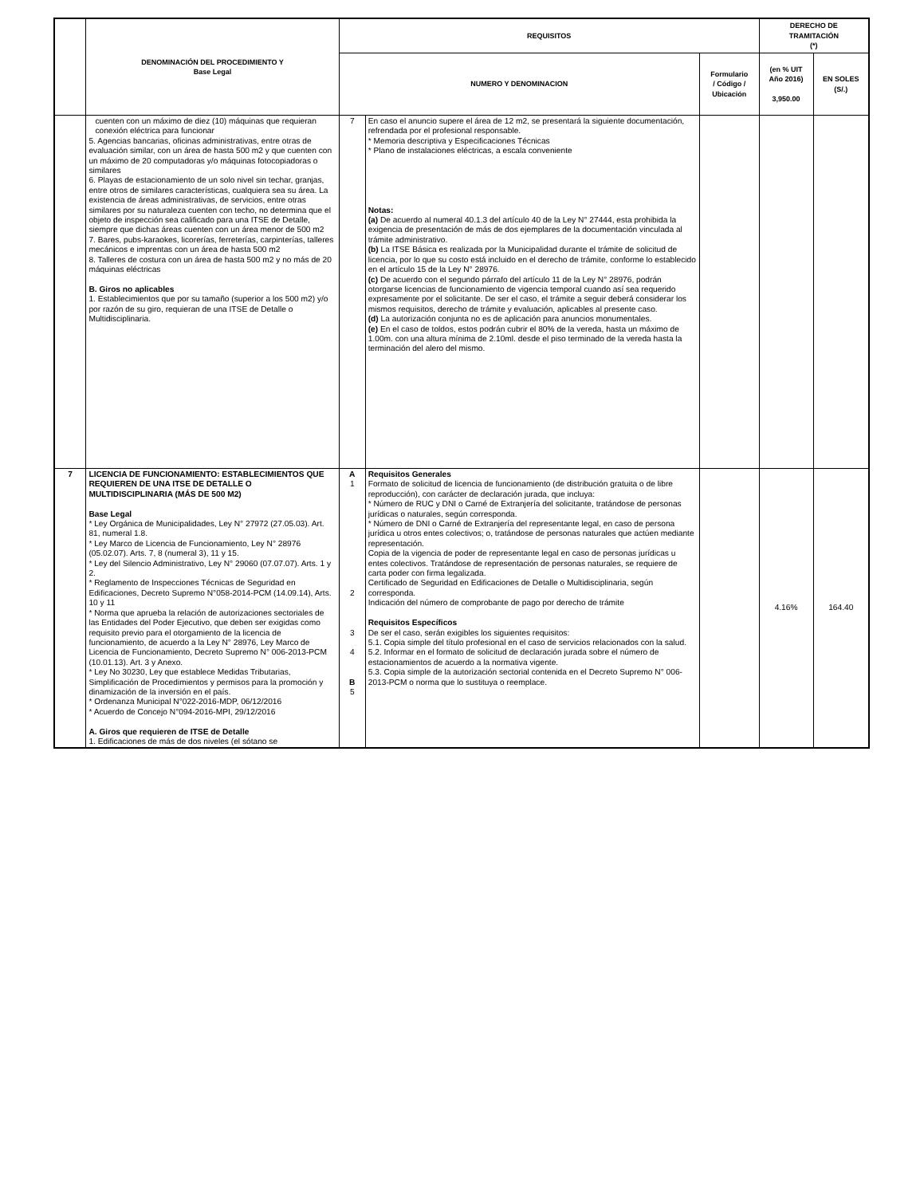| | DENOMINACIÓN DEL PROCEDIMIENTO Y Base Legal | REQUISITOS | | | DERECHO DE TRAMITACIÓN (*) | |
| --- | --- | --- | --- | --- | --- | --- |
| | | NUMERO Y DENOMINACION | | Formulario / Código / Ubicación | (en % UIT Año 2016) 3,950.00 | EN SOLES (S/.) |
| | cuenten con un máximo de diez (10) máquinas que requieran conexión eléctrica para funcionar 5. Agencias bancarias, oficinas administrativas, entre otras de evaluación similar, con un área de hasta 500 m2 y que cuenten con un máximo de 20 computadoras y/o máquinas fotocopiadoras o similares 6. Playas de estacionamiento de un solo nivel sin techar, granjas, entre otros de similares características, cualquiera sea su área. La existencia de áreas administrativas, de servicios, entre otras similares por su naturaleza cuenten con techo, no determina que el objeto de inspección sea calificado para una ITSE de Detalle, siempre que dichas áreas cuenten con un área menor de 500 m2 7. Bares, pubs-karaokes, licorerías, ferreterías, carpinterías, talleres mecánicos e imprentas con un área de hasta 500 m2 8. Talleres de costura con un área de hasta 500 m2 y no más de 20 máquinas eléctricas B. Giros no aplicables 1. Establecimientos que por su tamaño (superior a los 500 m2) y/o por razón de su giro, requieran de una ITSE de Detalle o Multidisciplinaria. | 7 | En caso el anuncio supere el área de 12 m2, se presentará la siguiente documentación, refrendada por el profesional responsable. * Memoria descriptiva y Especificaciones Técnicas * Plano de instalaciones eléctricas, a escala conveniente Notas: (a) De acuerdo al numeral 40.1.3 del artículo 40 de la Ley N° 27444, esta prohibida la exigencia de presentación de más de dos ejemplares de la documentación vinculada al trámite administrativo. (b) La ITSE Básica es realizada por la Municipalidad durante el trámite de solicitud de licencia, por lo que su costo está incluido en el derecho de trámite, conforme lo establecido en el artículo 15 de la Ley N° 28976. (c) De acuerdo con el segundo párrafo del artículo 11 de la Ley N° 28976, podrán otorgarse licencias de funcionamiento de vigencia temporal cuando así sea requerido expresamente por el solicitante. De ser el caso, el trámite a seguir deberá considerar los mismos requisitos, derecho de trámite y evaluación, aplicables al presente caso. (d) La autorización conjunta no es de aplicación para anuncios monumentales. (e) En el caso de toldos, estos podrán cubrir el 80% de la vereda, hasta un máximo de 1.00m. con una altura mínima de 2.10ml. desde el piso terminado de la vereda hasta la terminación del alero del mismo. | | | |
| 7 | LICENCIA DE FUNCIONAMIENTO: ESTABLECIMIENTOS QUE REQUIEREN DE UNA ITSE DE DETALLE O MULTIDISCIPLINARIA (MÁS DE 500 M2) Base Legal * Ley Orgánica de Municipalidades, Ley N° 27972 (27.05.03). Art. 81, numeral 1.8. * Ley Marco de Licencia de Funcionamiento, Ley N° 28976 (05.02.07). Arts. 7, 8 (numeral 3), 11 y 15. * Ley del Silencio Administrativo, Ley N° 29060 (07.07.07). Arts. 1 y 2. * Reglamento de Inspecciones Técnicas de Seguridad en Edificaciones, Decreto Supremo N°058-2014-PCM (14.09.14), Arts. 10 y 11 * Norma que aprueba la relación de autorizaciones sectoriales de las Entidades del Poder Ejecutivo, que deben ser exigidas como requisito previo para el otorgamiento de la licencia de funcionamiento, de acuerdo a la Ley N° 28976, Ley Marco de Licencia de Funcionamiento, Decreto Supremo N° 006-2013-PCM (10.01.13). Art. 3 y Anexo. * Ley No 30230, Ley que establece Medidas Tributarias, Simplificación de Procedimientos y permisos para la promoción y dinamización de la inversión en el país. * Ordenanza Municipal N°022-2016-MDP, 06/12/2016 * Acuerdo de Concejo N°094-2016-MPI, 29/12/2016 A. Giros que requieren de ITSE de Detalle 1. Edificaciones de más de dos niveles (el sótano se | A 1 2 3 4 B 5 | Requisitos Generales Formato de solicitud de licencia de funcionamiento (de distribución gratuita o de libre reproducción), con carácter de declaración jurada, que incluya: * Número de RUC y DNI o Carné de Extranjería del solicitante, tratándose de personas jurídicas o naturales, según corresponda. * Número de DNI o Carné de Extranjería del representante legal, en caso de persona jurídica u otros entes colectivos; o, tratándose de personas naturales que actúen mediante representación. Copia de la vigencia de poder de representante legal en caso de personas jurídicas u entes colectivos. Tratándose de representación de personas naturales, se requiere de carta poder con firma legalizada. Certificado de Seguridad en Edificaciones de Detalle o Multidisciplinaria, según corresponda. Indicación del número de comprobante de pago por derecho de trámite Requisitos Específicos De ser el caso, serán exigibles los siguientes requisitos: 5.1. Copia simple del título profesional en el caso de servicios relacionados con la salud. 5.2. Informar en el formato de solicitud de declaración jurada sobre el número de estacionamientos de acuerdo a la normativa vigente. 5.3. Copia simple de la autorización sectorial contenida en el Decreto Supremo N° 006-2013-PCM o norma que lo sustituya o reemplace. | | 4.16% | 164.40 |